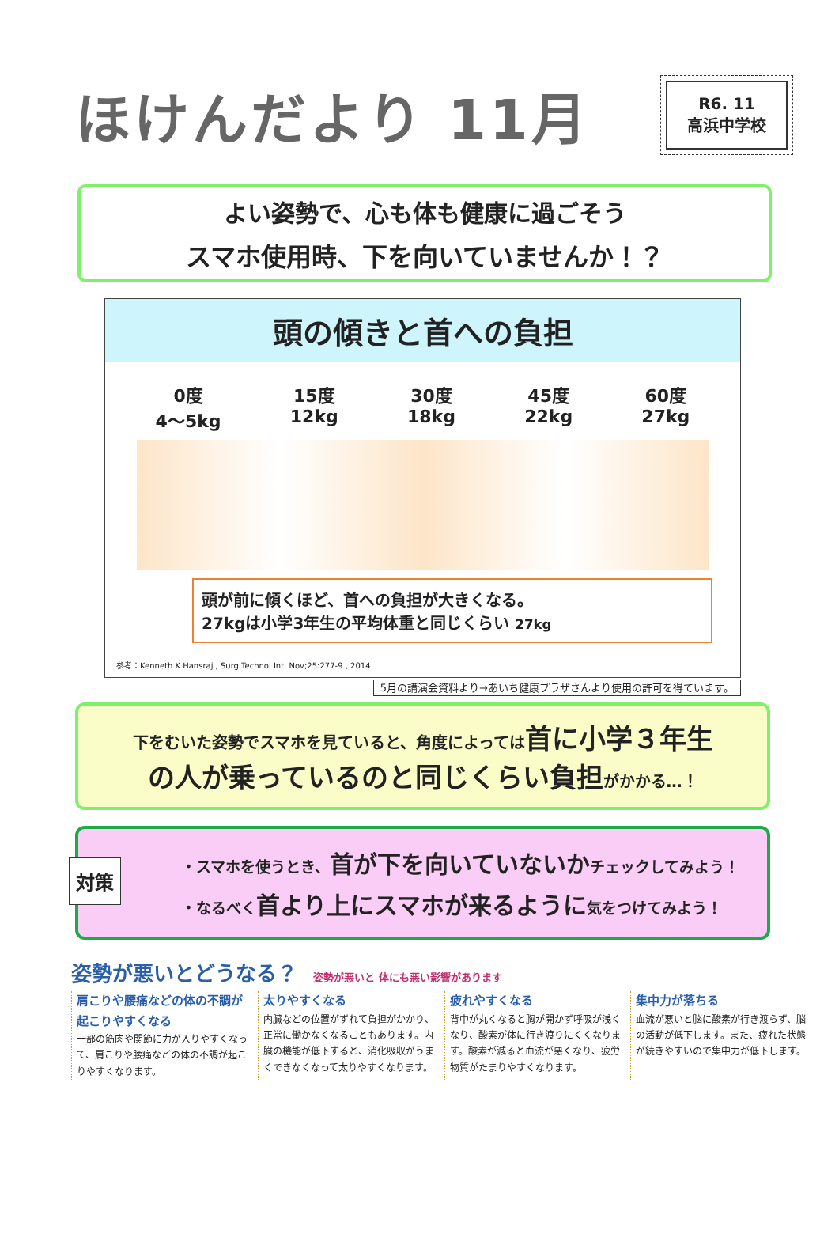ほけんだより 11月
R6. 11
高浜中学校
よい姿勢で、心も体も健康に過ごそう
スマホ使用時、下を向いていませんか！？
頭の傾きと首への負担
0度
4～5kg
15度
12kg
30度
18kg
45度
22kg
60度
27kg
頭が前に傾くほど、首への負担が大きくなる。
27kgは小学3年生の平均体重と同じくらい 27kg
参考：Kenneth K Hansraj , Surg Technol Int. Nov;25:277-9 , 2014
5月の講演会資料より→あいち健康プラザさんより使用の許可を得ています。
下をむいた姿勢でスマホを見ていると、角度によっては 首に小学３年生
の人が乗っているのと同じくらい負担 がかかる…！
対策
・スマホを使うとき、首が下を向いていないかチェックしてみよう！
・なるべく首より上にスマホが来るように気をつけてみよう！
姿勢が悪いとどうなる？ 姿勢が悪いと 体にも悪い影響があります
肩こりや腰痛などの体の不調が起こりやすくなる
一部の筋肉や関節に力が入りやすくなって、肩こりや腰痛などの体の不調が起こりやすくなります。
太りやすくなる
内臓などの位置がずれて負担がかかり、正常に働かなくなることもあります。内臓の機能が低下すると、消化吸収がうまくできなくなって太りやすくなります。
疲れやすくなる
背中が丸くなると胸が開かず呼吸が浅くなり、酸素が体に行き渡りにくくなります。酸素が減ると血流が悪くなり、疲労物質がたまりやすくなります。
集中力が落ちる
血流が悪いと脳に酸素が行き渡らず、脳の活動が低下します。また、疲れた状態が続きやすいので集中力が低下します。